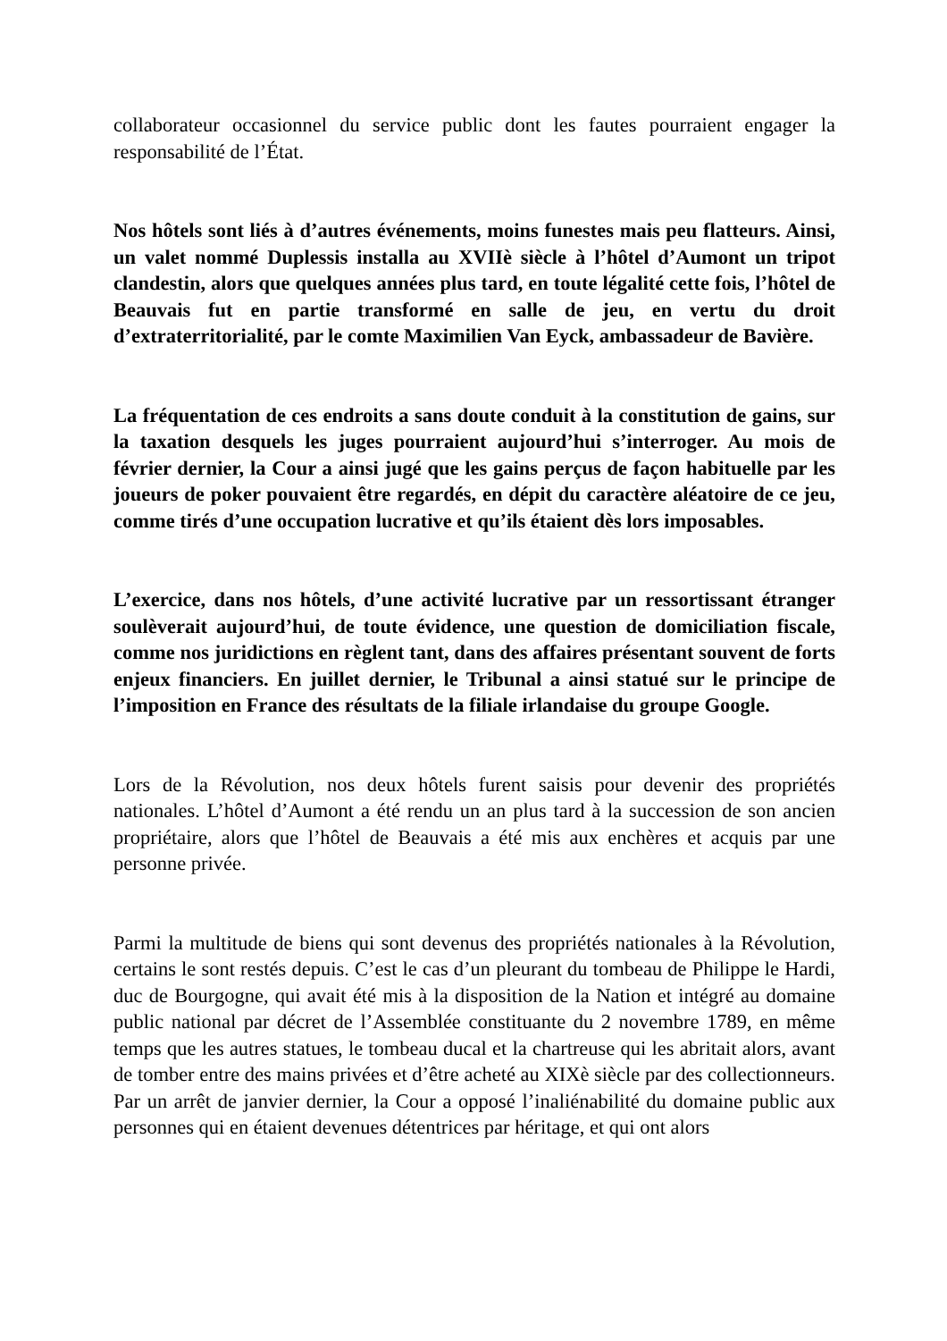collaborateur occasionnel du service public dont les fautes pourraient engager la responsabilité de l’État.
Nos hôtels sont liés à d’autres événements, moins funestes mais peu flatteurs. Ainsi, un valet nommé Duplessis installa au XVIIè siècle à l’hôtel d’Aumont un tripot clandestin, alors que quelques années plus tard, en toute légalité cette fois, l’hôtel de Beauvais fut en partie transformé en salle de jeu, en vertu du droit d’extraterritorialité, par le comte Maximilien Van Eyck, ambassadeur de Bavière.
La fréquentation de ces endroits a sans doute conduit à la constitution de gains, sur la taxation desquels les juges pourraient aujourd’hui s’interroger. Au mois de février dernier, la Cour a ainsi jugé que les gains perçus de façon habituelle par les joueurs de poker pouvaient être regardés, en dépit du caractère aléatoire de ce jeu, comme tirés d’une occupation lucrative et qu’ils étaient dès lors imposables.
L’exercice, dans nos hôtels, d’une activité lucrative par un ressortissant étranger soulèverait aujourd’hui, de toute évidence, une question de domiciliation fiscale, comme nos juridictions en règlent tant, dans des affaires présentant souvent de forts enjeux financiers. En juillet dernier, le Tribunal a ainsi statué sur le principe de l’imposition en France des résultats de la filiale irlandaise du groupe Google.
Lors de la Révolution, nos deux hôtels furent saisis pour devenir des propriétés nationales. L’hôtel d’Aumont a été rendu un an plus tard à la succession de son ancien propriétaire, alors que l’hôtel de Beauvais a été mis aux enchères et acquis par une personne privée.
Parmi la multitude de biens qui sont devenus des propriétés nationales à la Révolution, certains le sont restés depuis. C’est le cas d’un pleurant du tombeau de Philippe le Hardi, duc de Bourgogne, qui avait été mis à la disposition de la Nation et intégré au domaine public national par décret de l’Assemblée constituante du 2 novembre 1789, en même temps que les autres statues, le tombeau ducal et la chartreuse qui les abritait alors, avant de tomber entre des mains privées et d’être acheté au XIXè siècle par des collectionneurs. Par un arrêt de janvier dernier, la Cour a opposé l’inaliénabilité du domaine public aux personnes qui en étaient devenues détentrices par héritage, et qui ont alors